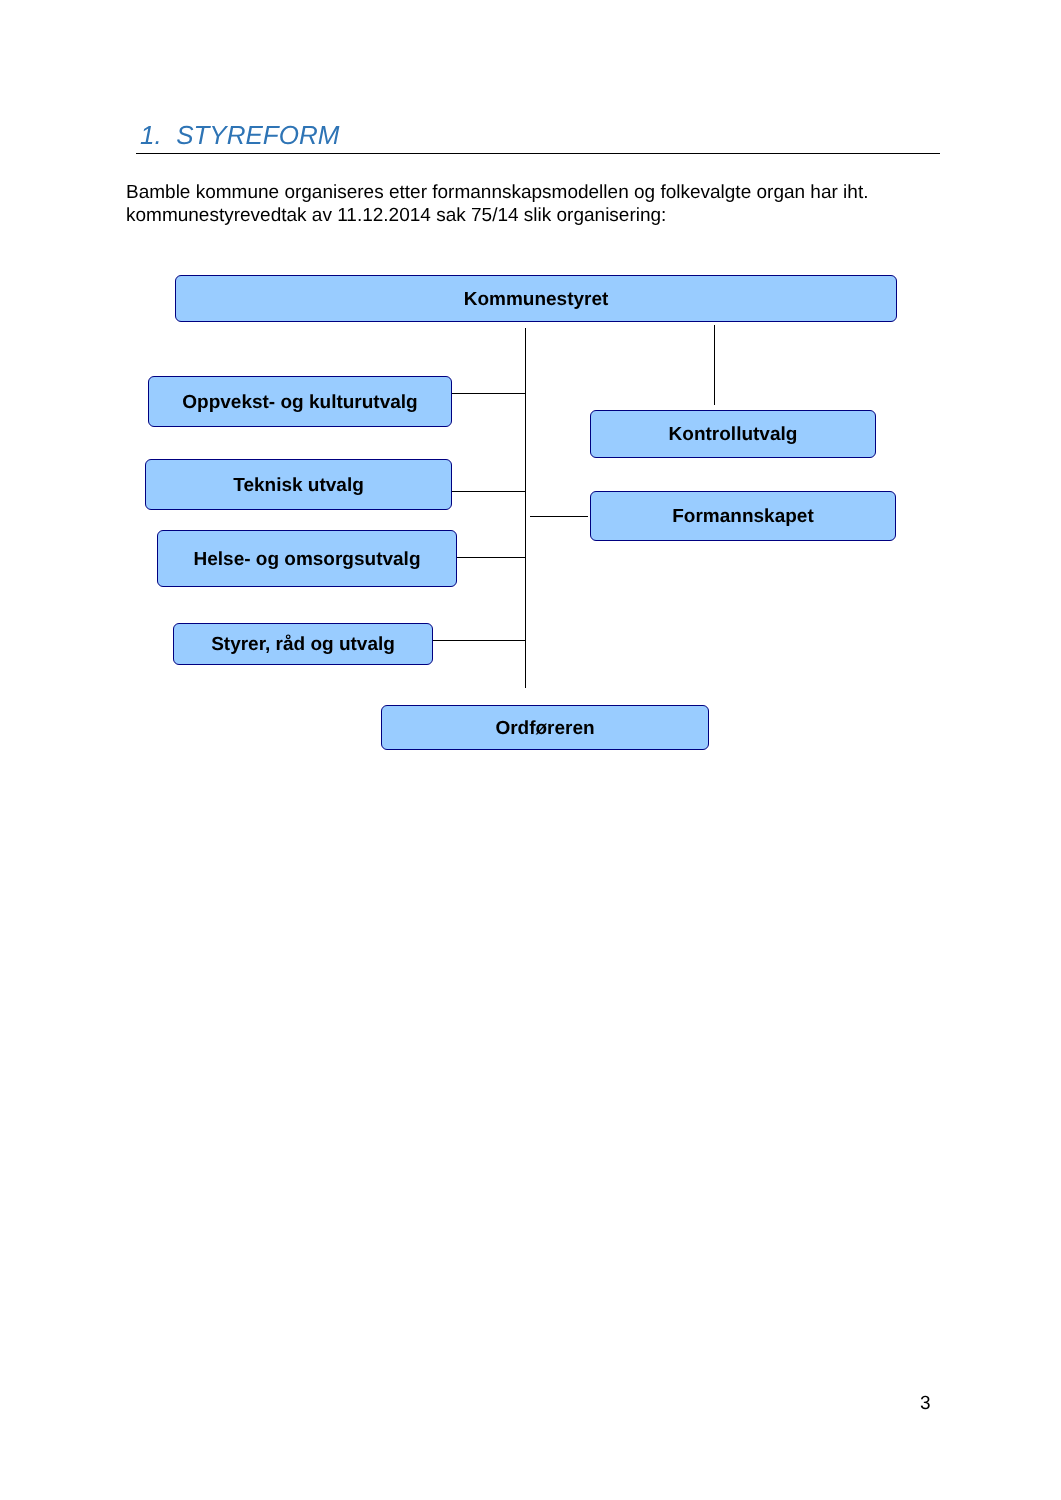1. STYREFORM
Bamble kommune organiseres etter formannskapsmodellen og folkevalgte organ har iht. kommunestyrevedtak av 11.12.2014 sak 75/14 slik organisering:
Kommunestyret
Oppvekst- og kulturutvalg
Kontrollutvalg
Teknisk utvalg
Formannskapet
Helse- og omsorgsutvalg
Styrer, råd og utvalg
Ordføreren
3